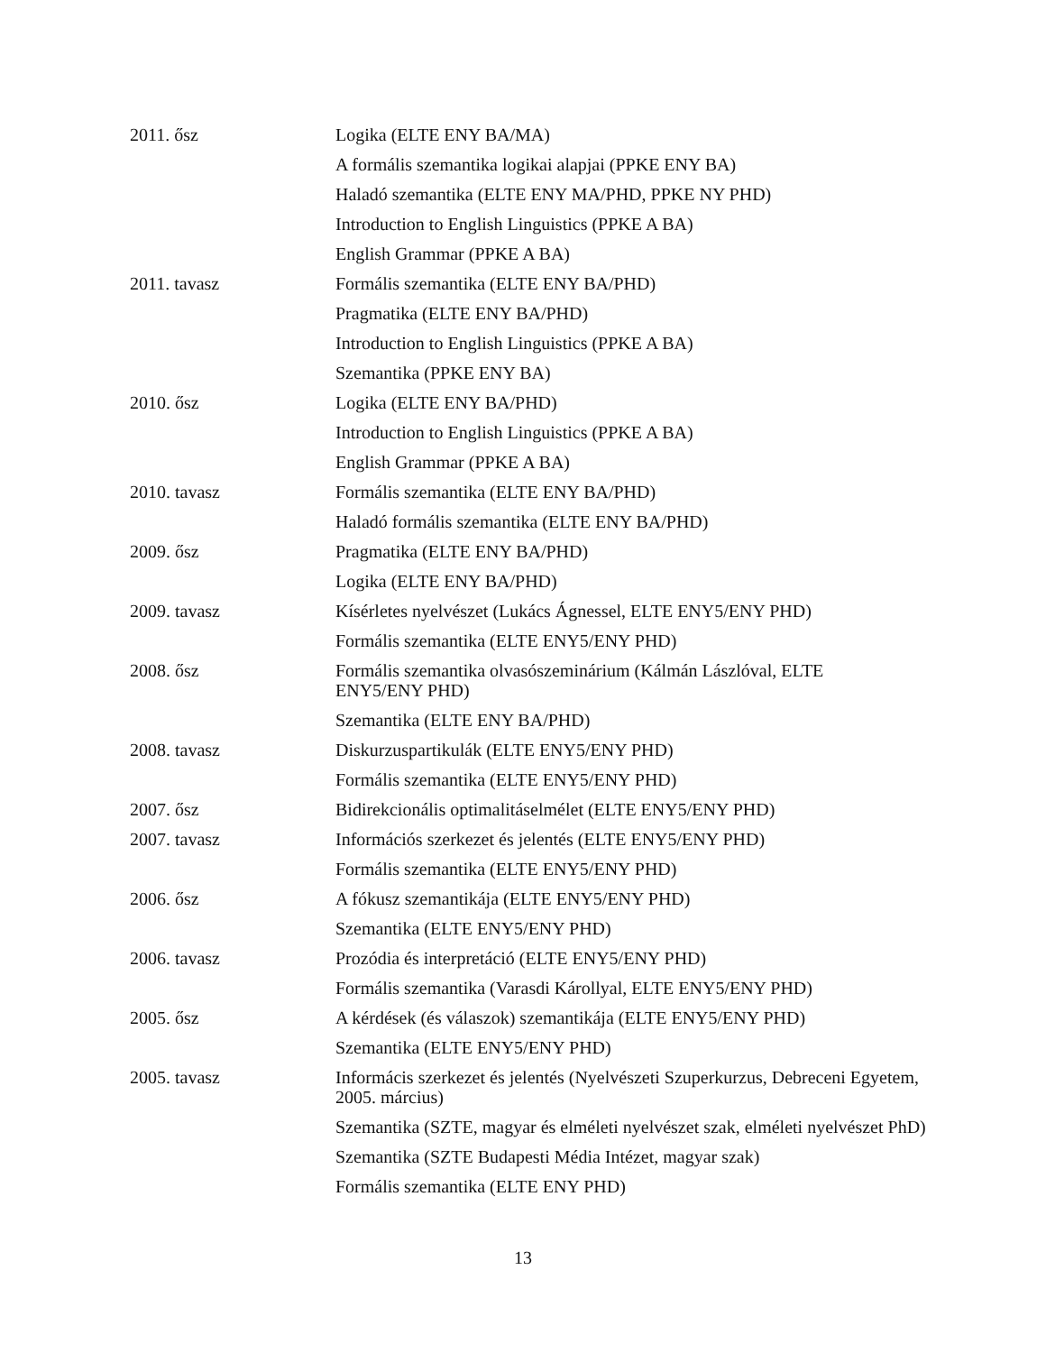| 2011. ősz | Logika (ELTE ENY BA/MA) |
| | A formális szemantika logikai alapjai (PPKE ENY BA) |
| | Haladó szemantika (ELTE ENY MA/PHD, PPKE NY PHD) |
| | Introduction to English Linguistics (PPKE A BA) |
| | English Grammar (PPKE A BA) |
| 2011. tavasz | Formális szemantika (ELTE ENY BA/PHD) |
| | Pragmatika (ELTE ENY BA/PHD) |
| | Introduction to English Linguistics (PPKE A BA) |
| | Szemantika (PPKE ENY BA) |
| 2010. ősz | Logika (ELTE ENY BA/PHD) |
| | Introduction to English Linguistics (PPKE A BA) |
| | English Grammar (PPKE A BA) |
| 2010. tavasz | Formális szemantika (ELTE ENY BA/PHD) |
| | Haladó formális szemantika (ELTE ENY BA/PHD) |
| 2009. ősz | Pragmatika (ELTE ENY BA/PHD) |
| | Logika (ELTE ENY BA/PHD) |
| 2009. tavasz | Kísérletes nyelvészet (Lukács Ágnessel, ELTE ENY5/ENY PHD) |
| | Formális szemantika (ELTE ENY5/ENY PHD) |
| 2008. ősz | Formális szemantika olvasószeminárium (Kálmán Lászlóval, ELTE ENY5/ENY PHD) |
| | Szemantika (ELTE ENY BA/PHD) |
| 2008. tavasz | Diskurzuspartikulák (ELTE ENY5/ENY PHD) |
| | Formális szemantika (ELTE ENY5/ENY PHD) |
| 2007. ősz | Bidirekcionális optimalitáselmélet (ELTE ENY5/ENY PHD) |
| 2007. tavasz | Információs szerkezet és jelentés (ELTE ENY5/ENY PHD) |
| | Formális szemantika (ELTE ENY5/ENY PHD) |
| 2006. ősz | A fókusz szemantikája (ELTE ENY5/ENY PHD) |
| | Szemantika (ELTE ENY5/ENY PHD) |
| 2006. tavasz | Prozódia és interpretáció (ELTE ENY5/ENY PHD) |
| | Formális szemantika (Varasdi Károllyal, ELTE ENY5/ENY PHD) |
| 2005. ősz | A kérdések (és válaszok) szemantikája (ELTE ENY5/ENY PHD) |
| | Szemantika (ELTE ENY5/ENY PHD) |
| 2005. tavasz | Informácis szerkezet és jelentés (Nyelvészeti Szuperkurzus, Debreceni Egyetem, 2005. március) |
| | Szemantika (SZTE, magyar és elméleti nyelvészet szak, elméleti nyelvészet PhD) |
| | Szemantika (SZTE Budapesti Média Intézet, magyar szak) |
| | Formális szemantika (ELTE ENY PHD) |
13